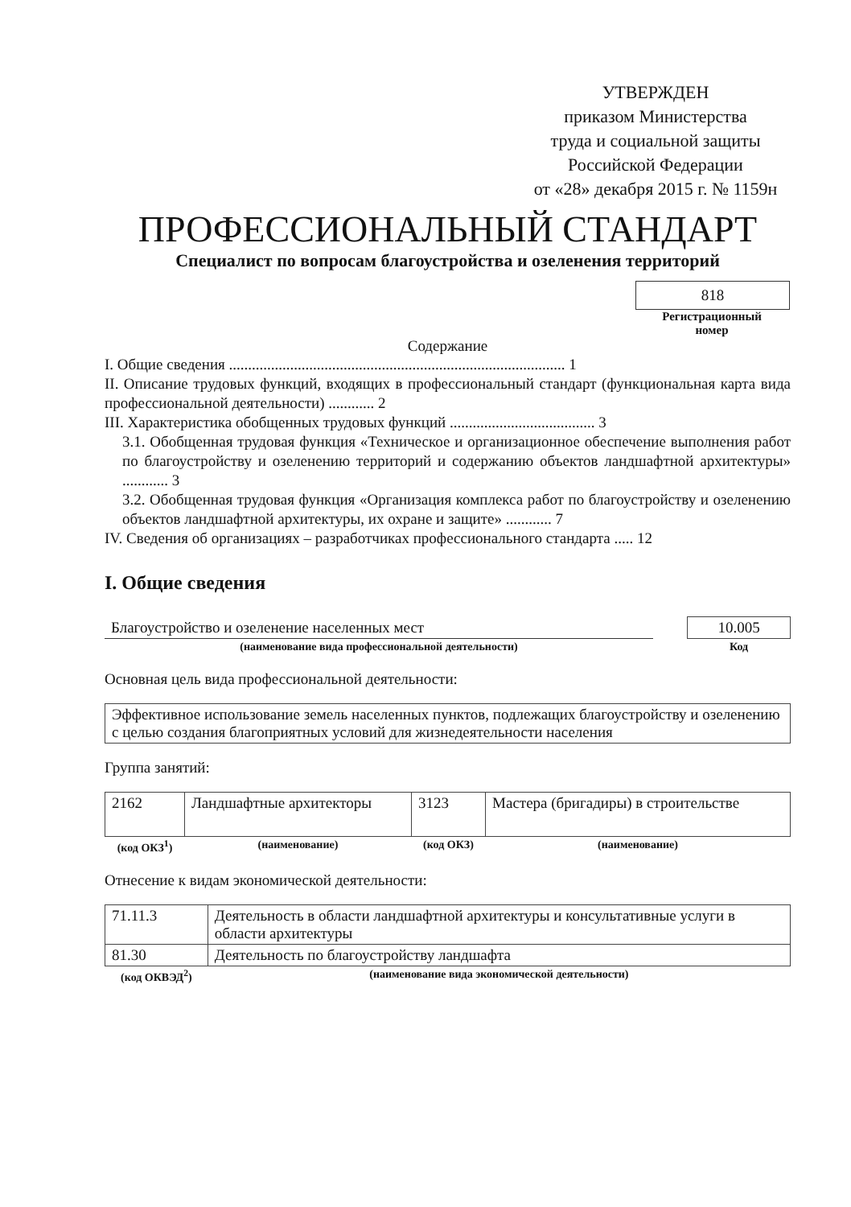УТВЕРЖДЕН
приказом Министерства
труда и социальной защиты
Российской Федерации
от «28» декабря 2015 г. № 1159н
ПРОФЕССИОНАЛЬНЫЙ СТАНДАРТ
Специалист по вопросам благоустройства и озеленения территорий
818
Регистрационный
номер
Содержание
I. Общие сведения ........................................................................................ 1
II. Описание трудовых функций, входящих в профессиональный стандарт (функциональная карта вида профессиональной деятельности) ............ 2
III. Характеристика обобщенных трудовых функций ...................................... 3
3.1. Обобщенная трудовая функция «Техническое и организационное обеспечение выполнения работ по благоустройству и озеленению территорий и содержанию объектов ландшафтной архитектуры» ............ 3
3.2. Обобщенная трудовая функция «Организация комплекса работ по благоустройству и озеленению объектов ландшафтной архитектуры, их охране и защите» ............ 7
IV. Сведения об организациях – разработчиках профессионального стандарта ..... 12
I. Общие сведения
| Благоустройство и озеленение населенных мест | | 10.005 |
| (наименование вида профессиональной деятельности) | | Код |
Основная цель вида профессиональной деятельности:
| Эффективное использование земель населенных пунктов, подлежащих благоустройству и озеленению с целью создания благоприятных условий для жизнедеятельности населения |
Группа занятий:
| 2162 | Ландшафтные архитекторы | 3123 | Мастера (бригадиры) в строительстве |
| (код ОКЗ<sup>1</sup>) | (наименование) | (код ОКЗ) | (наименование) |
Отнесение к видам экономической деятельности:
| 71.11.3 | Деятельность в области ландшафтной архитектуры и консультативные услуги в области архитектуры |
| 81.30 | Деятельность по благоустройству ландшафта |
| (код ОКВЭД<sup>2</sup>) | (наименование вида экономической деятельности) |